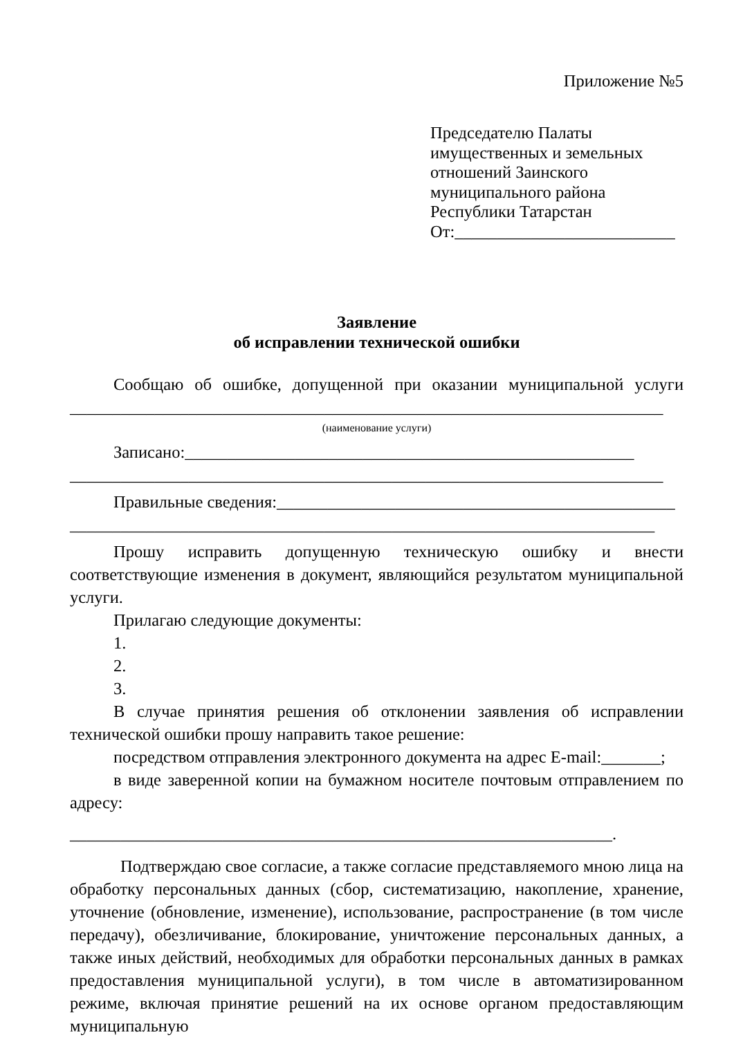Приложение №5
Председателю Палаты
имущественных и земельных
отношений Заинского
муниципального района
Республики Татарстан
От:__________________________
Заявление
об исправлении технической ошибки
Сообщаю об ошибке, допущенной при оказании муниципальной услуги ______________________________________________________________________
(наименование услуги)
Записано:_____________________________________________________ ______________________________________________________________________
Правильные сведения:_______________________________________________ _____________________________________________________________________
Прошу исправить допущенную техническую ошибку и внести соответствующие изменения в документ, являющийся результатом муниципальной услуги.
Прилагаю следующие документы:
1.
2.
3.
В случае принятия решения об отклонении заявления об исправлении технической ошибки прошу направить такое решение:
посредством отправления электронного документа на адрес E-mail:_______;
в виде заверенной копии на бумажном носителе почтовым отправлением по адресу:
________________________________________________________________.
Подтверждаю свое согласие, а также согласие представляемого мною лица на обработку персональных данных (сбор, систематизацию, накопление, хранение, уточнение (обновление, изменение), использование, распространение (в том числе передачу), обезличивание, блокирование, уничтожение персональных данных, а также иных действий, необходимых для обработки персональных данных в рамках предоставления муниципальной услуги), в том числе в автоматизированном режиме, включая принятие решений на их основе органом предоставляющим муниципальную